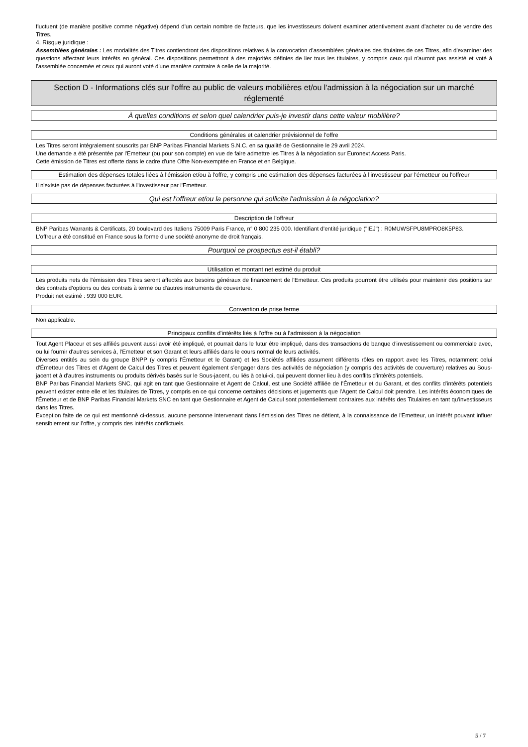fluctuent (de manière positive comme négative) dépend d'un certain nombre de facteurs, que les investisseurs doivent examiner attentivement avant d'acheter ou de vendre des Titres.
4. Risque juridique :
Assemblées générales : Les modalités des Titres contiendront des dispositions relatives à la convocation d'assemblées générales des titulaires de ces Titres, afin d'examiner des questions affectant leurs intérêts en général. Ces dispositions permettront à des majorités définies de lier tous les titulaires, y compris ceux qui n'auront pas assisté et voté à l'assemblée concernée et ceux qui auront voté d'une manière contraire à celle de la majorité.
Section D - Informations clés sur l'offre au public de valeurs mobilières et/ou l'admission à la négociation sur un marché réglementé
À quelles conditions et selon quel calendrier puis-je investir dans cette valeur mobilière?
Conditions générales et calendrier prévisionnel de l'offre
Les Titres seront intégralement souscrits par BNP Paribas Financial Markets S.N.C. en sa qualité de Gestionnaire le 29 avril 2024.
Une demande a été présentée par l'Emetteur (ou pour son compte) en vue de faire admettre les Titres à la négociation sur Euronext Access Paris.
Cette émission de Titres est offerte dans le cadre d'une Offre Non-exemptée en France et en Belgique.
Estimation des dépenses totales liées à l'émission et/ou à l'offre, y compris une estimation des dépenses facturées à l'investisseur par l'émetteur ou l'offreur
Il n'existe pas de dépenses facturées à l'investisseur par l'Emetteur.
Qui est l'offreur et/ou la personne qui sollicite l'admission à la négociation?
Description de l'offreur
BNP Paribas Warrants & Certificats, 20 boulevard des Italiens 75009 Paris France, n° 0 800 235 000. Identifiant d'entité juridique ("IEJ") : R0MUWSFPU8MPRO8K5P83.
L'offreur a été constitué en France sous la forme d'une société anonyme de droit français.
Pourquoi ce prospectus est-il établi?
Utilisation et montant net estimé du produit
Les produits nets de l'émission des Titres seront affectés aux besoins généraux de financement de l'Emetteur. Ces produits pourront être utilisés pour maintenir des positions sur des contrats d'options ou des contrats à terme ou d'autres instruments de couverture.
Produit net estimé : 939 000 EUR.
Convention de prise ferme
Non applicable.
Principaux conflits d'intérêts liés à l'offre ou à l'admission à la négociation
Tout Agent Placeur et ses affiliés peuvent aussi avoir été impliqué, et pourrait dans le futur être impliqué, dans des transactions de banque d'investissement ou commerciale avec, ou lui fournir d'autres services à, l'Emetteur et son Garant et leurs affiliés dans le cours normal de leurs activités.
Diverses entités au sein du groupe BNPP (y compris l'Émetteur et le Garant) et les Sociétés affiliées assument différents rôles en rapport avec les Titres, notamment celui d'Émetteur des Titres et d'Agent de Calcul des Titres et peuvent également s'engager dans des activités de négociation (y compris des activités de couverture) relatives au Sous-jacent et à d'autres instruments ou produits dérivés basés sur le Sous-jacent, ou liés à celui-ci, qui peuvent donner lieu à des conflits d'intérêts potentiels.
BNP Paribas Financial Markets SNC, qui agit en tant que Gestionnaire et Agent de Calcul, est une Société affiliée de l'Émetteur et du Garant, et des conflits d'intérêts potentiels peuvent exister entre elle et les titulaires de Titres, y compris en ce qui concerne certaines décisions et jugements que l'Agent de Calcul doit prendre. Les intérêts économiques de l'Émetteur et de BNP Paribas Financial Markets SNC en tant que Gestionnaire et Agent de Calcul sont potentiellement contraires aux intérêts des Titulaires en tant qu'investisseurs dans les Titres.
Exception faite de ce qui est mentionné ci-dessus, aucune personne intervenant dans l'émission des Titres ne détient, à la connaissance de l'Emetteur, un intérêt pouvant influer sensiblement sur l'offre, y compris des intérêts conflictuels.
5 / 7